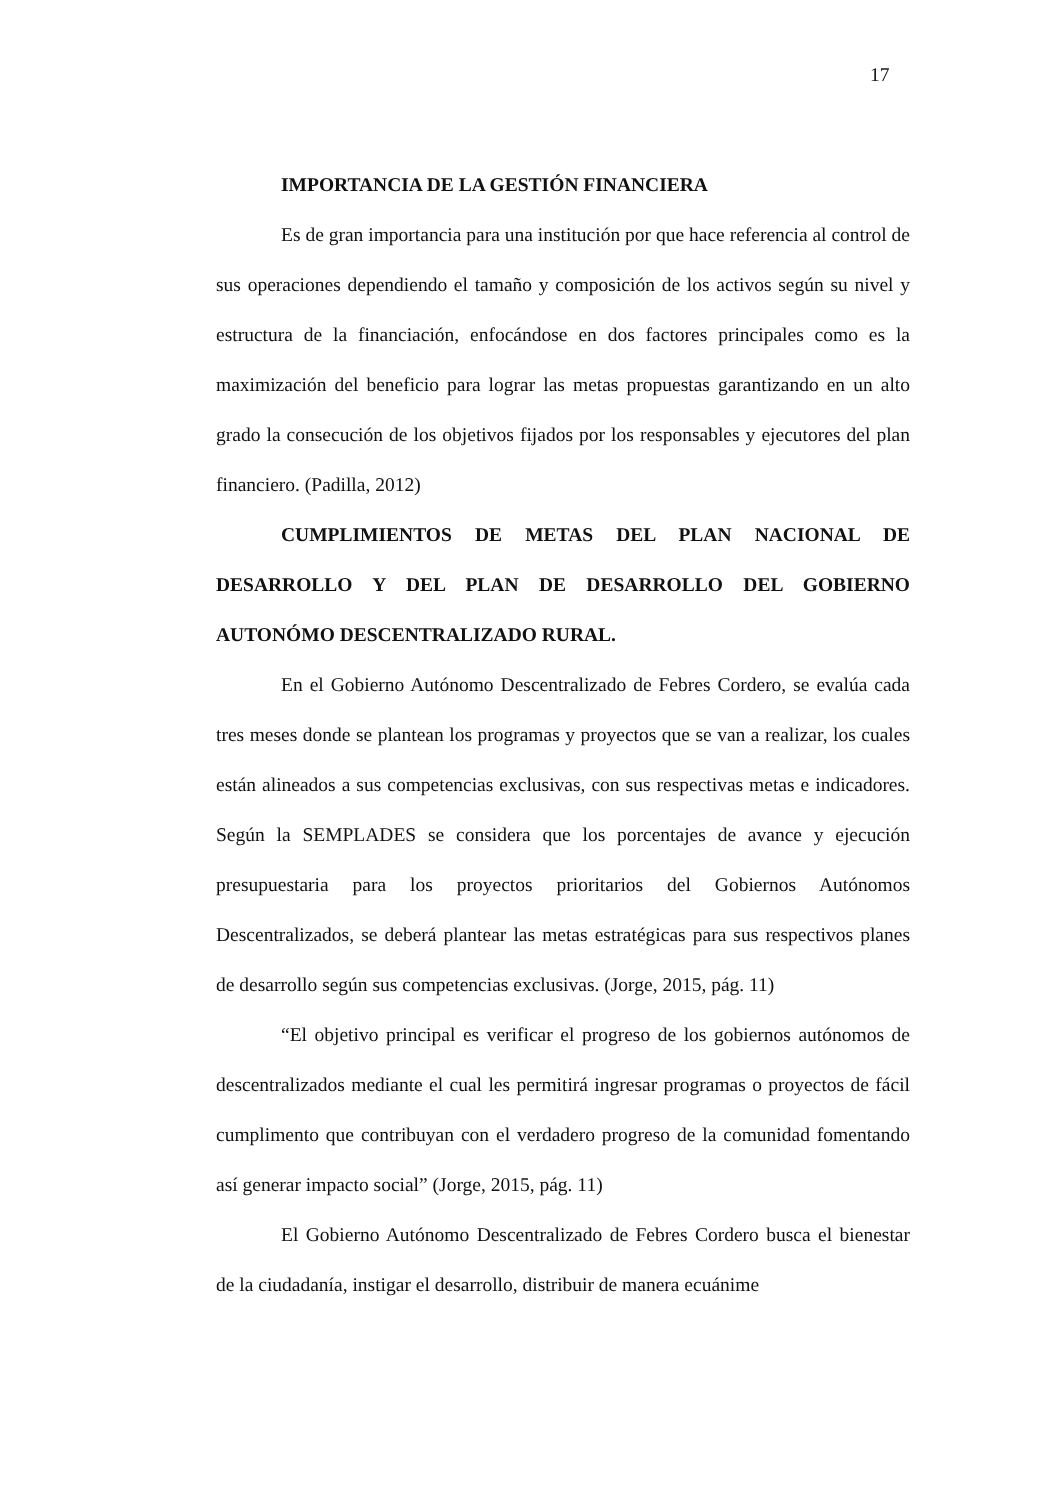17
IMPORTANCIA DE LA GESTIÓN FINANCIERA
Es de gran importancia para una institución por que hace referencia al control de sus operaciones dependiendo el tamaño y composición de los activos según su nivel y estructura de la financiación, enfocándose en dos factores principales como es la maximización del beneficio para lograr las metas propuestas garantizando en un alto grado la consecución de los objetivos fijados por los responsables y ejecutores del plan financiero. (Padilla, 2012)
CUMPLIMIENTOS DE METAS DEL PLAN NACIONAL DE DESARROLLO Y DEL PLAN DE DESARROLLO DEL GOBIERNO AUTONÓMO DESCENTRALIZADO RURAL.
En el Gobierno Autónomo Descentralizado de Febres Cordero, se evalúa cada tres meses donde se plantean los programas y proyectos que se van a realizar, los cuales están alineados a sus competencias exclusivas, con sus respectivas metas e indicadores. Según la SEMPLADES se considera que los porcentajes de avance y ejecución presupuestaria para los proyectos prioritarios del Gobiernos Autónomos Descentralizados, se deberá plantear las metas estratégicas para sus respectivos planes de desarrollo según sus competencias exclusivas. (Jorge, 2015, pág. 11)
“El objetivo principal es verificar el progreso de los gobiernos autónomos de descentralizados mediante el cual les permitirá ingresar programas o proyectos de fácil cumplimento que contribuyan con el verdadero progreso de la comunidad fomentando así generar impacto social” (Jorge, 2015, pág. 11)
El Gobierno Autónomo Descentralizado de Febres Cordero busca el bienestar de la ciudadanía, instigar el desarrollo, distribuir de manera ecuánime